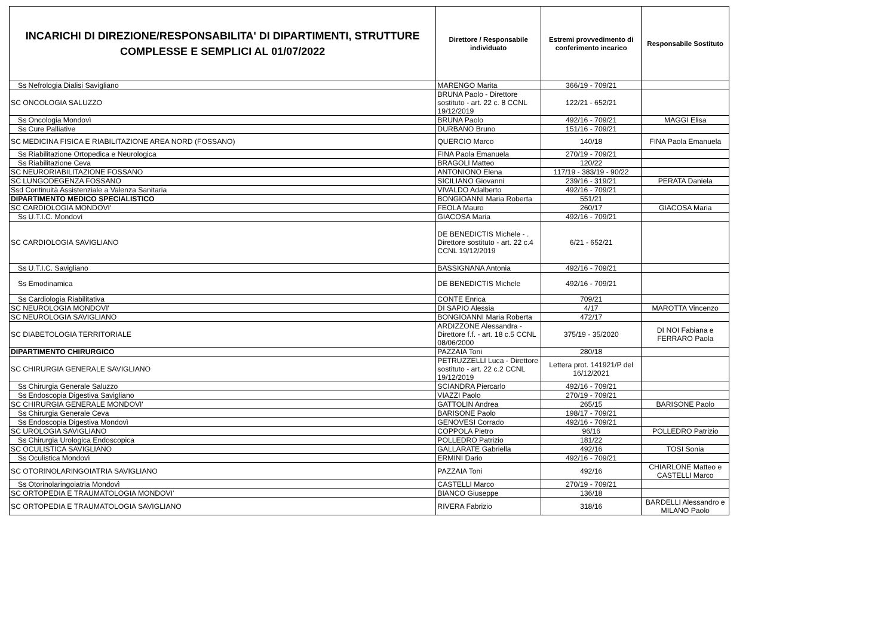| INCARICHI DI DIREZIONE/RESPONSABILITA' DI DIPARTIMENTI, STRUTTURE COMPLESSE E SEMPLICI AL 01/07/2022 | Direttore / Responsabile individuato | Estremi provvedimento di conferimento incarico | Responsabile Sostituto |
| --- | --- | --- | --- |
| Ss Nefrologia Dialisi Savigliano | MARENGO Marita | 366/19 - 709/21 | |
| SC ONCOLOGIA SALUZZO | BRUNA Paolo - Direttore sostituto - art. 22 c. 8 CCNL 19/12/2019 | 122/21 - 652/21 | |
| Ss Oncologia Mondovì | BRUNA Paolo | 492/16 - 709/21 | MAGGI Elisa |
| Ss Cure Palliative | DURBANO Bruno | 151/16 - 709/21 | |
| SC MEDICINA FISICA E RIABILITAZIONE AREA NORD (FOSSANO) | QUERCIO Marco | 140/18 | FINA Paola Emanuela |
| Ss Riabilitazione Ortopedica e Neurologica | FINA Paola Emanuela | 270/19 - 709/21 | |
| Ss Riabilitazione Ceva | BRAGOLI Matteo | 120/22 | |
| SC NEURORIABILITAZIONE FOSSANO | ANTONIONO Elena | 117/19 - 383/19 - 90/22 | |
| SC LUNGODEGENZA FOSSANO | SICILIANO Giovanni | 239/16 - 319/21 | PERATA Daniela |
| Ssd Continuità Assistenziale a Valenza Sanitaria | VIVALDO Adalberto | 492/16 - 709/21 | |
| DIPARTIMENTO MEDICO SPECIALISTICO | BONGIOANNI Maria Roberta | 551/21 | |
| SC CARDIOLOGIA MONDOVI' | FEOLA Mauro | 260/17 | GIACOSA Maria |
| Ss U.T.I.C. Mondovì | GIACOSA Maria | 492/16 - 709/21 | |
| SC CARDIOLOGIA SAVIGLIANO | DE BENEDICTIS Michele - . Direttore sostituto - art. 22 c.4 CCNL 19/12/2019 | 6/21 - 652/21 | |
| Ss U.T.I.C. Savigliano | BASSIGNANA Antonia | 492/16 - 709/21 | |
| Ss Emodinamica | DE BENEDICTIS Michele | 492/16 - 709/21 | |
| Ss Cardiologia Riabilitativa | CONTE Enrica | 709/21 | |
| SC NEUROLOGIA MONDOVI' | DI SAPIO Alessia | 4/17 | MAROTTA Vincenzo |
| SC NEUROLOGIA SAVIGLIANO | BONGIOANNI Maria Roberta | 472/17 | |
| SC DIABETOLOGIA TERRITORIALE | ARDIZZONE Alessandra - Direttore f.f. - art. 18 c.5 CCNL 08/06/2000 | 375/19 - 35/2020 | DI NOI Fabiana e FERRARO Paola |
| DIPARTIMENTO CHIRURGICO | PAZZAIA Toni | 280/18 | |
| SC CHIRURGIA GENERALE SAVIGLIANO | PETRUZZELLI Luca - Direttore sostituto - art. 22 c.2 CCNL 19/12/2019 | Lettera prot. 141921/P del 16/12/2021 | |
| Ss Chirurgia Generale Saluzzo | SCIANDRA Piercarlo | 492/16 - 709/21 | |
| Ss Endoscopia Digestiva Savigliano | VIAZZI Paolo | 270/19 - 709/21 | |
| SC CHIRURGIA GENERALE MONDOVI' | GATTOLIN Andrea | 265/15 | BARISONE Paolo |
| Ss Chirurgia Generale Ceva | BARISONE Paolo | 198/17 - 709/21 | |
| Ss Endoscopia Digestiva Mondovì | GENOVESI Corrado | 492/16 - 709/21 | |
| SC UROLOGIA SAVIGLIANO | COPPOLA Pietro | 96/16 | POLLEDRO Patrizio |
| Ss Chirurgia Urologica Endoscopica | POLLEDRO Patrizio | 181/22 | |
| SC OCULISTICA SAVIGLIANO | GALLARATE Gabriella | 492/16 | TOSI Sonia |
| Ss Oculistica Mondovì | ERMINI Dario | 492/16 - 709/21 | |
| SC OTORINOLARINGOIATRIA SAVIGLIANO | PAZZAIA Toni | 492/16 | CHIARLONE Matteo e CASTELLI Marco |
| Ss Otorinolaringoiatria Mondovì | CASTELLI Marco | 270/19 - 709/21 | |
| SC ORTOPEDIA E TRAUMATOLOGIA MONDOVI' | BIANCO Giuseppe | 136/18 | |
| SC ORTOPEDIA E TRAUMATOLOGIA SAVIGLIANO | RIVERA Fabrizio | 318/16 | BARDELLI Alessandro e MILANO Paolo |